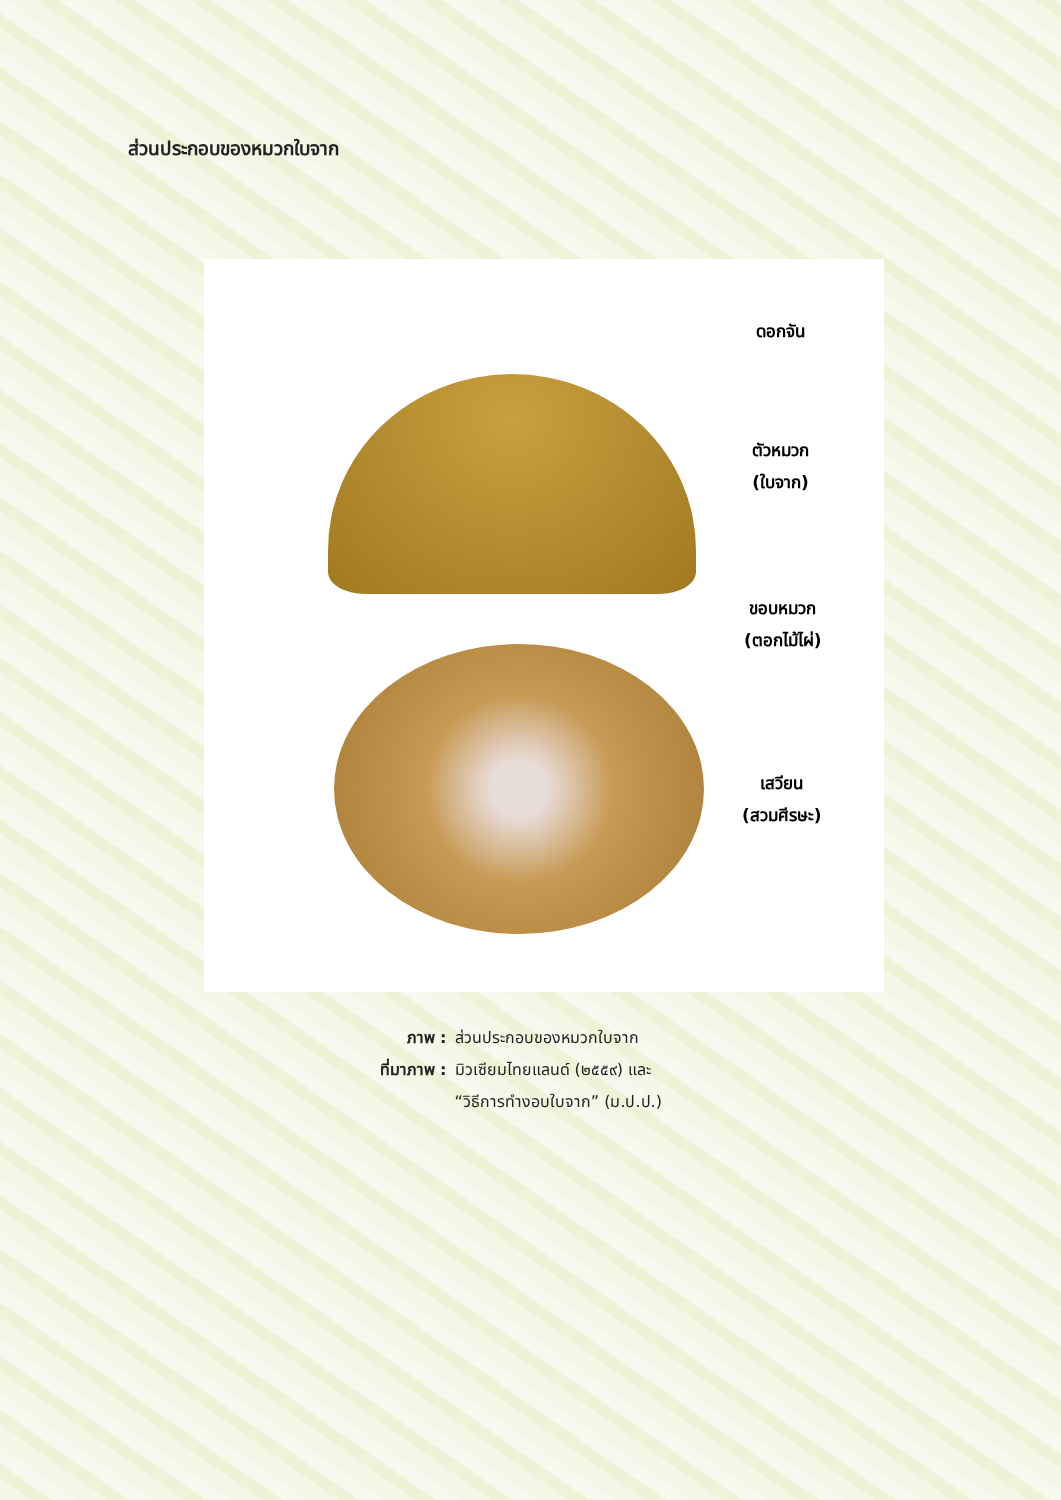ส่วนประกอบของหมวกใบจาก
ดอกจัน
ตัวหมวก
(ใบจาก)
ขอบหมวก
(ตอกไม้ไผ่)
เสวียน
(สวมศีรษะ)
ภาพ : ส่วนประกอบของหมวกใบจาก
ที่มาภาพ : มิวเซียมไทยแลนด์ (๒๕๕๙) และ
“วิธีการทำงอบใบจาก” (ม.ป.ป.)